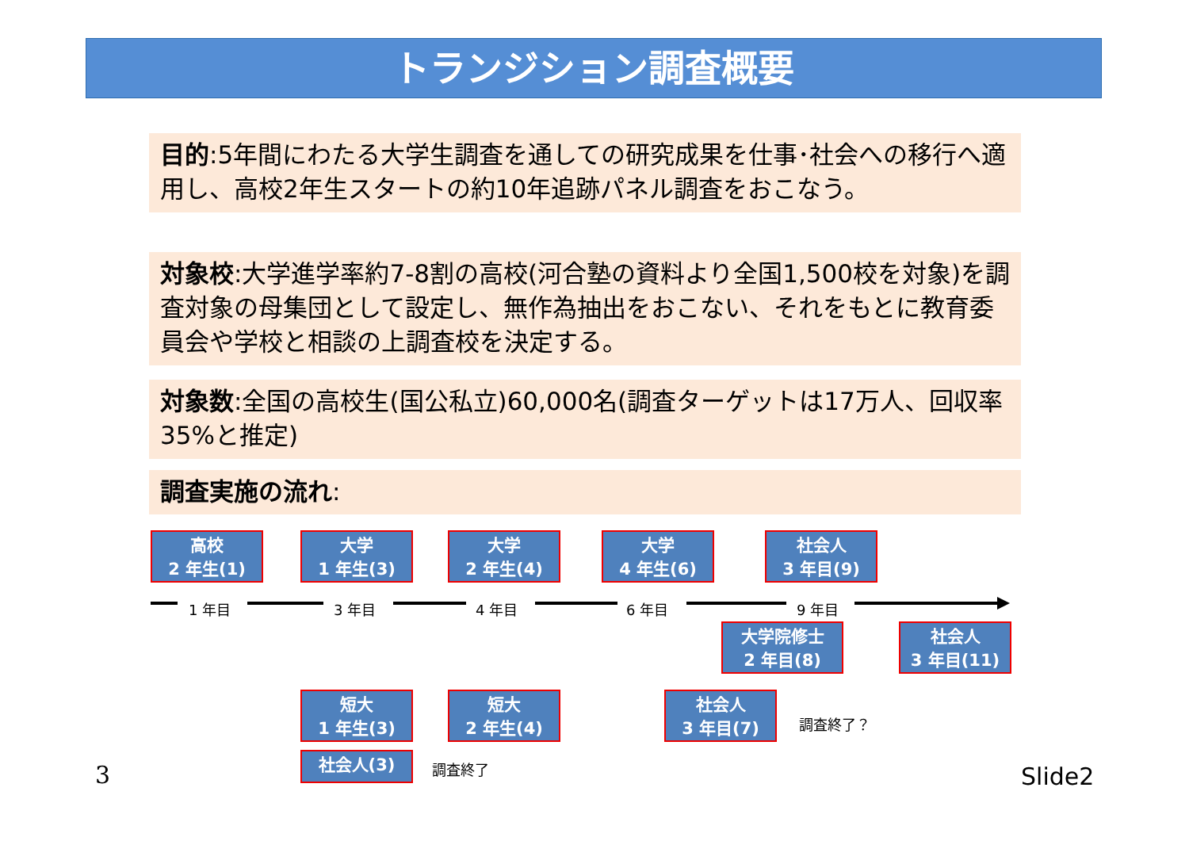トランジション調査概要
目的:5年間にわたる大学生調査を通しての研究成果を仕事･社会への移行へ適用し、高校2年生スタートの約10年追跡パネル調査をおこなう。
対象校:大学進学率約7-8割の高校(河合塾の資料より全国1,500校を対象)を調査対象の母集団として設定し、無作為抽出をおこない、それをもとに教育委員会や学校と相談の上調査校を決定する。
対象数:全国の高校生(国公私立)60,000名(調査ターゲットは17万人、回収率35%と推定)
調査実施の流れ:
高校
2 年生(1)
大学
1 年生(3)
大学
2 年生(4)
大学
4 年生(6)
社会人
3 年目(9)
1 年目 3 年目 4 年目 6 年目 9 年目
大学院修士
2 年目(8)
社会人
3 年目(11)
短大
1 年生(3)
短大
2 年生(4)
社会人
3 年目(7)
調査終了？
社会人(3) 調査終了 3 Slide2